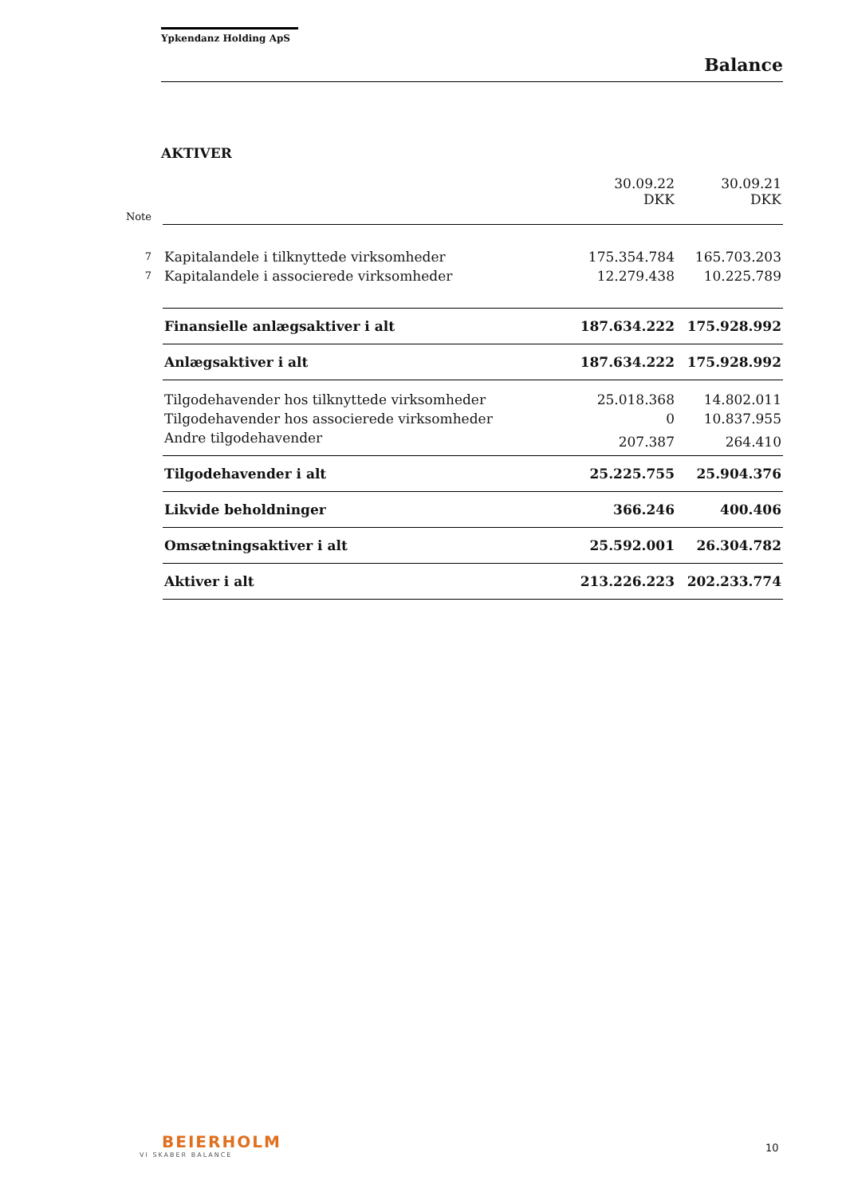Ypkendanz Holding ApS
Balance
AKTIVER
| | | 30.09.22 DKK | 30.09.21 DKK |
| Note | | | |
| 7 | Kapitalandele i tilknyttede virksomheder | 175.354.784 | 165.703.203 |
| 7 | Kapitalandele i associerede virksomheder | 12.279.438 | 10.225.789 |
| | Finansielle anlægsaktiver i alt | 187.634.222 | 175.928.992 |
| | Anlægsaktiver i alt | 187.634.222 | 175.928.992 |
| | Tilgodehavender hos tilknyttede virksomheder | 25.018.368 | 14.802.011 |
| | Tilgodehavender hos associerede virksomheder | 0 | 10.837.955 |
| | Andre tilgodehavender | 207.387 | 264.410 |
| | Tilgodehavender i alt | 25.225.755 | 25.904.376 |
| | Likvide beholdninger | 366.246 | 400.406 |
| | Omsætningsaktiver i alt | 25.592.001 | 26.304.782 |
| | Aktiver i alt | 213.226.223 | 202.233.774 |
BEIERHOLM
VI SKABER BALANCE
10